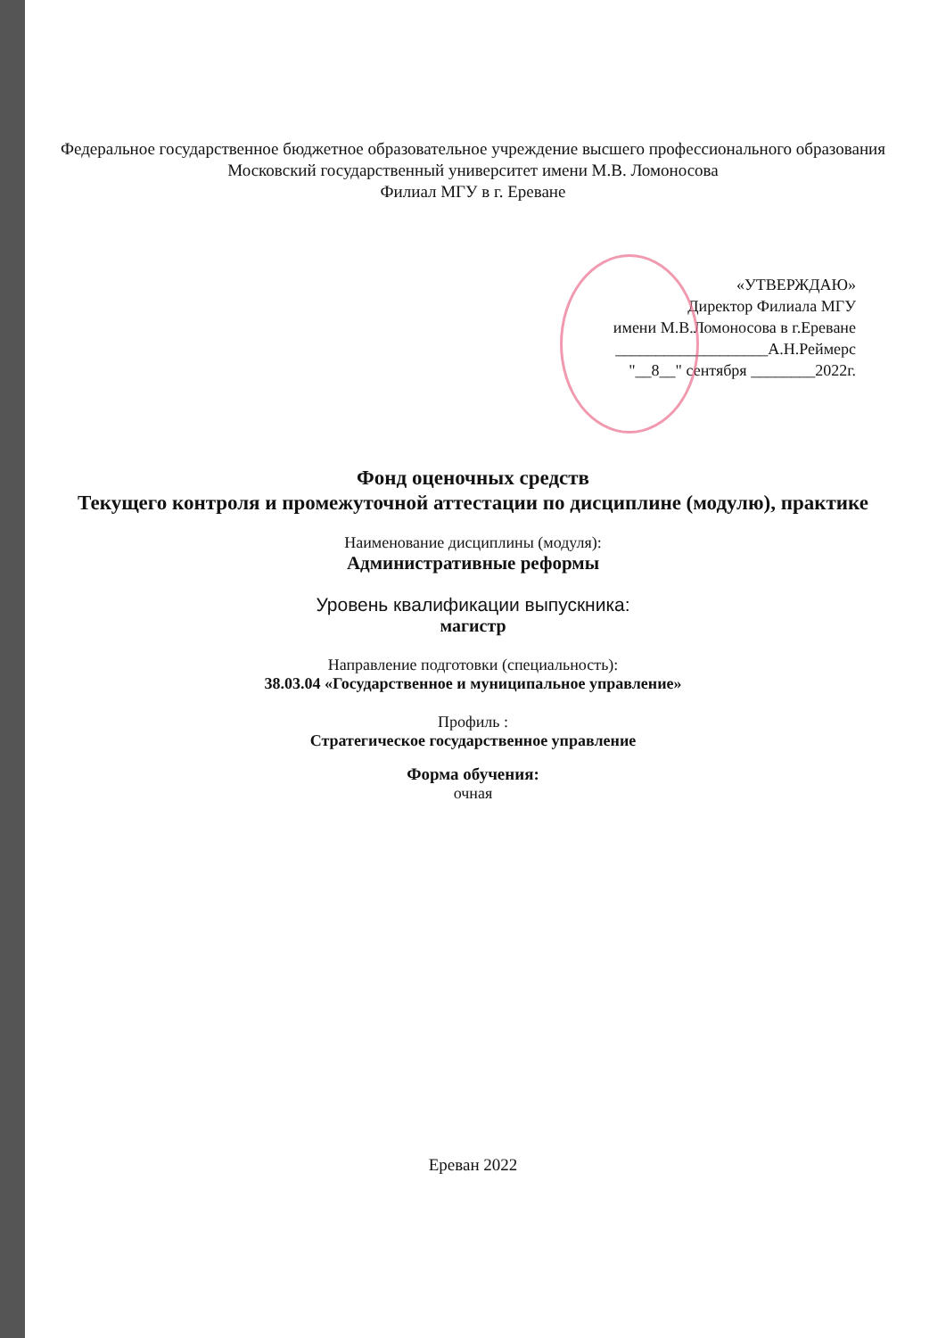Федеральное государственное бюджетное образовательное учреждение высшего профессионального образования
Московский государственный университет имени М.В. Ломоносова
Филиал МГУ в г. Ереване
«УТВЕРЖДАЮ»
Директор Филиала МГУ
имени М.В.Ломоносова в г.Ереване
___________________А.Н.Реймерс
"__8__" сентября ________2022г.
Фонд оценочных средств
Текущего контроля и промежуточной аттестации по дисциплине (модулю), практике
Наименование дисциплины (модуля):
Административные реформы
Уровень квалификации выпускника:
магистр
Направление подготовки (специальность):
38.03.04 «Государственное и муниципальное управление»
Профиль :
Стратегическое государственное управление
Форма обучения:
очная
Ереван 2022